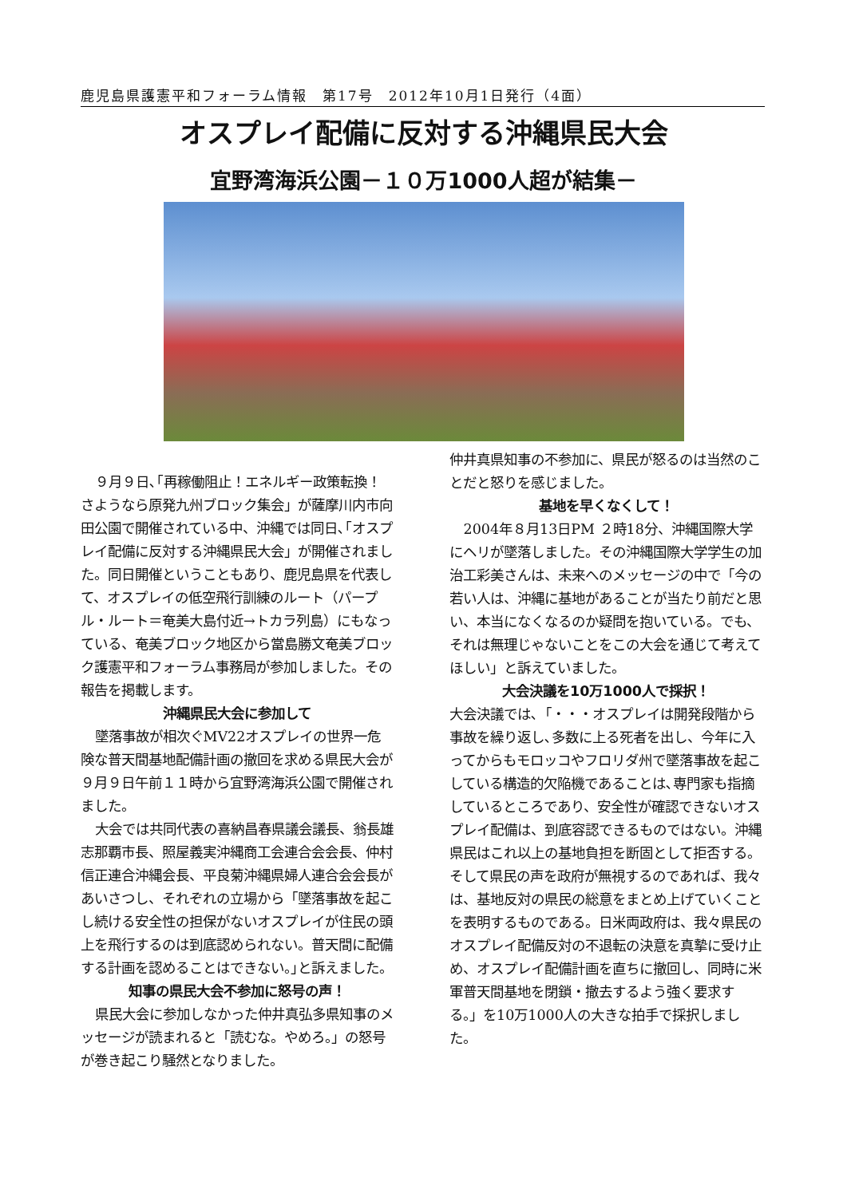鹿児島県護憲平和フォーラム情報　第17号　2012年10月1日発行（4面）
オスプレイ配備に反対する沖縄県民大会
宜野湾海浜公園－１０万1000人超が結集－
９月９日､｢再稼働阻止！エネルギー政策転換！さようなら原発九州ブロック集会」が薩摩川内市向田公園で開催されている中、沖縄では同日､｢オスプレイ配備に反対する沖縄県民大会」が開催されました。同日開催ということもあり、鹿児島県を代表して、オスプレイの低空飛行訓練のルート（パープル・ルート＝奄美大島付近→トカラ列島）にもなっている、奄美ブロック地区から當島勝文奄美ブロック護憲平和フォーラム事務局が参加しました。その報告を掲載します。
沖縄県民大会に参加して
墜落事故が相次ぐMV22オスプレイの世界一危険な普天間基地配備計画の撤回を求める県民大会が９月９日午前１１時から宜野湾海浜公園で開催されました。
大会では共同代表の喜納昌春県議会議長、翁長雄志那覇市長、照屋義実沖縄商工会連合会会長、仲村信正連合沖縄会長、平良菊沖縄県婦人連合会会長があいさつし、それぞれの立場から「墜落事故を起こし続ける安全性の担保がないオスプレイが住民の頭上を飛行するのは到底認められない。普天間に配備する計画を認めることはできない。｣と訴えました。
知事の県民大会不参加に怒号の声！
県民大会に参加しなかった仲井真弘多県知事のメッセージが読まれると「読むな。やめろ。」の怒号が巻き起こり騒然となりました。
仲井真県知事の不参加に、県民が怒るのは当然のことだと怒りを感じました。
基地を早くなくして！
2004年８月13日PM ２時18分、沖縄国際大学にヘリが墜落しました。その沖縄国際大学学生の加治工彩美さんは、未来へのメッセージの中で「今の若い人は、沖縄に基地があることが当たり前だと思い、本当になくなるのか疑問を抱いている。でも、それは無理じゃないことをこの大会を通じて考えてほしい」と訴えていました。
大会決議を10万1000人で採択！
大会決議では､「・・・オスプレイは開発段階から事故を繰り返し､多数に上る死者を出し、今年に入ってからもモロッコやフロリダ州で墜落事故を起こしている構造的欠陥機であることは､専門家も指摘しているところであり、安全性が確認できないオスプレイ配備は、到底容認できるものではない。沖縄県民はこれ以上の基地負担を断固として拒否する。そして県民の声を政府が無視するのであれば、我々は、基地反対の県民の総意をまとめ上げていくことを表明するものである。日米両政府は、我々県民のオスプレイ配備反対の不退転の決意を真摯に受け止め、オスプレイ配備計画を直ちに撤回し、同時に米軍普天間基地を閉鎖・撤去するよう強く要求する。」を10万1000人の大きな拍手で採択しました。